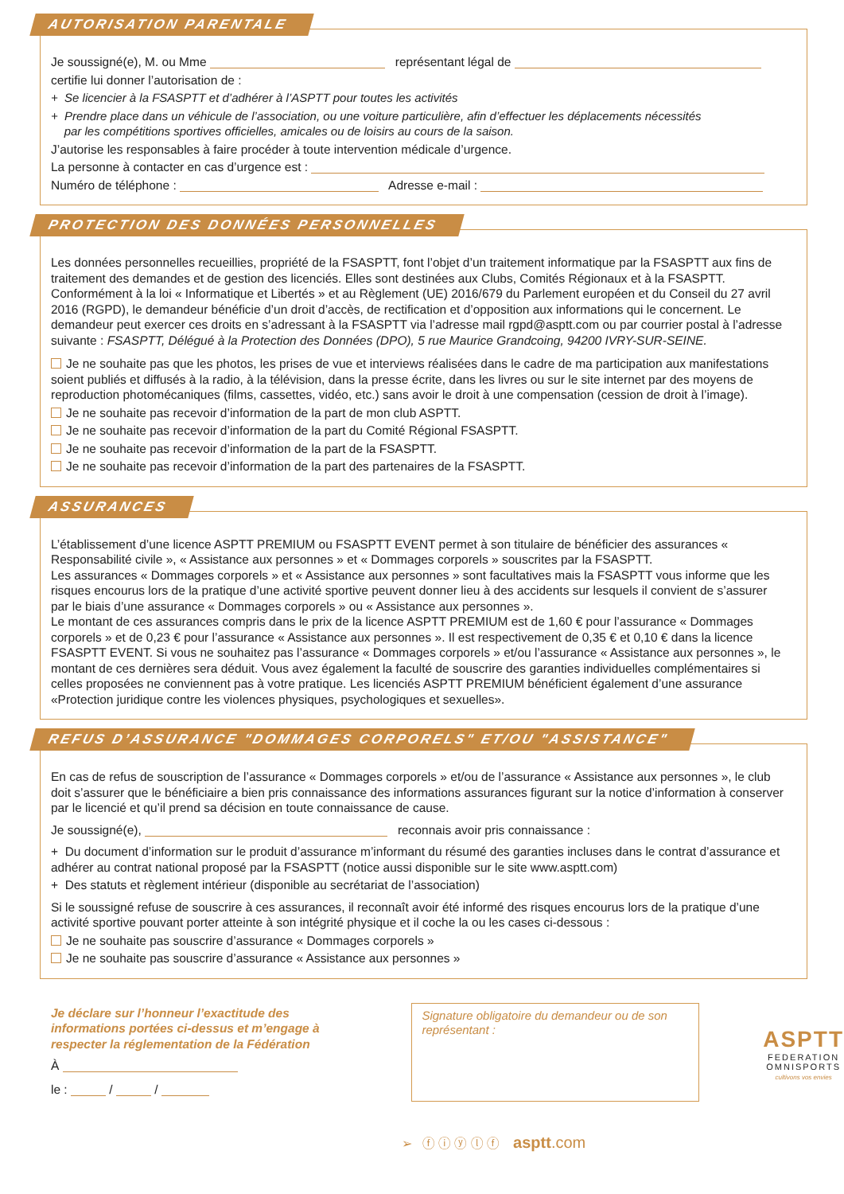AUTORISATION PARENTALE
Je soussigné(e), M. ou Mme représentant légal de
certifie lui donner l’autorisation de :
+ Se licencier à la FSASPTT et d’adhérer à l’ASPTT pour toutes les activités
+ Prendre place dans un véhicule de l’association, ou une voiture particulière, afin d’effectuer les déplacements nécessités
par les compétitions sportives officielles, amicales ou de loisirs au cours de la saison.
J’autorise les responsables à faire procéder à toute intervention médicale d’urgence.
La personne à contacter en cas d’urgence est :
Numéro de téléphone : Adresse e-mail :
PROTECTION DES DONNÉES PERSONNELLES
Les données personnelles recueillies, propriété de la FSASPTT, font l’objet d’un traitement informatique par la FSASPTT aux fins de traitement des demandes et de gestion des licenciés. Elles sont destinées aux Clubs, Comités Régionaux et à la FSASPTT. Conformément à la loi « Informatique et Libertés » et au Règlement (UE) 2016/679 du Parlement européen et du Conseil du 27 avril 2016 (RGPD), le demandeur bénéficie d’un droit d’accès, de rectification et d’opposition aux informations qui le concernent. Le demandeur peut exercer ces droits en s’adressant à la FSASPTT via l’adresse mail rgpd@asptt.com ou par courrier postal à l’adresse suivante : FSASPTT, Délégué à la Protection des Données (DPO), 5 rue Maurice Grandcoing, 94200 IVRY-SUR-SEINE.
Je ne souhaite pas que les photos, les prises de vue et interviews réalisées dans le cadre de ma participation aux manifestations soient publiés et diffusés à la radio, à la télévision, dans la presse écrite, dans les livres ou sur le site internet par des moyens de reproduction photomécaniques (films, cassettes, vidéo, etc.) sans avoir le droit à une compensation (cession de droit à l’image).
Je ne souhaite pas recevoir d’information de la part de mon club ASPTT.
Je ne souhaite pas recevoir d’information de la part du Comité Régional FSASPTT.
Je ne souhaite pas recevoir d’information de la part de la FSASPTT.
Je ne souhaite pas recevoir d’information de la part des partenaires de la FSASPTT.
ASSURANCES
L’établissement d’une licence ASPTT PREMIUM ou FSASPTT EVENT permet à son titulaire de bénéficier des assurances « Responsabilité civile », « Assistance aux personnes » et « Dommages corporels » souscrites par la FSASPTT.
Les assurances « Dommages corporels » et « Assistance aux personnes » sont facultatives mais la FSASPTT vous informe que les risques encourus lors de la pratique d’une activité sportive peuvent donner lieu à des accidents sur lesquels il convient de s’assurer par le biais d’une assurance « Dommages corporels » ou « Assistance aux personnes ».
Le montant de ces assurances compris dans le prix de la licence ASPTT PREMIUM est de 1,60 € pour l’assurance « Dommages corporels » et de 0,23 € pour l’assurance « Assistance aux personnes ». Il est respectivement de 0,35 € et 0,10 € dans la licence FSASPTT EVENT. Si vous ne souhaitez pas l’assurance « Dommages corporels » et/ou l’assurance « Assistance aux personnes », le montant de ces dernières sera déduit. Vous avez également la faculté de souscrire des garanties individuelles complémentaires si celles proposées ne conviennent pas à votre pratique. Les licenciés ASPTT PREMIUM bénéficient également d’une assurance «Protection juridique contre les violences physiques, psychologiques et sexuelles».
REFUS D’ASSURANCE "DOMMAGES CORPORELS" ET/OU "ASSISTANCE"
En cas de refus de souscription de l’assurance « Dommages corporels » et/ou de l’assurance « Assistance aux personnes », le club doit s’assurer que le bénéficiaire a bien pris connaissance des informations assurances figurant sur la notice d’information à conserver par le licencié et qu’il prend sa décision en toute connaissance de cause.
Je soussigné(e), reconnais avoir pris connaissance :
+ Du document d’information sur le produit d’assurance m’informant du résumé des garanties incluses dans le contrat d’assurance et adhérer au contrat national proposé par la FSASPTT (notice aussi disponible sur le site www.asptt.com)
+ Des statuts et règlement intérieur (disponible au secrétariat de l’association)
Si le soussigné refuse de souscrire à ces assurances, il reconnaît avoir été informé des risques encourus lors de la pratique d’une activité sportive pouvant porter atteinte à son intégrité physique et il coche la ou les cases ci-dessous :
Je ne souhaite pas souscrire d’assurance « Dommages corporels »
Je ne souhaite pas souscrire d’assurance « Assistance aux personnes »
Je déclare sur l’honneur l’exactitude des informations portées ci-dessus et m’engage à respecter la réglementation de la Fédération
À
le : / /
Signature obligatoire du demandeur ou de son représentant :
ASPTT
FEDERATION
OMNISPORTS
cultivons vos envies
➢ ⓕ ⓘ ⓨ ⓛ ⓕ asptt.com